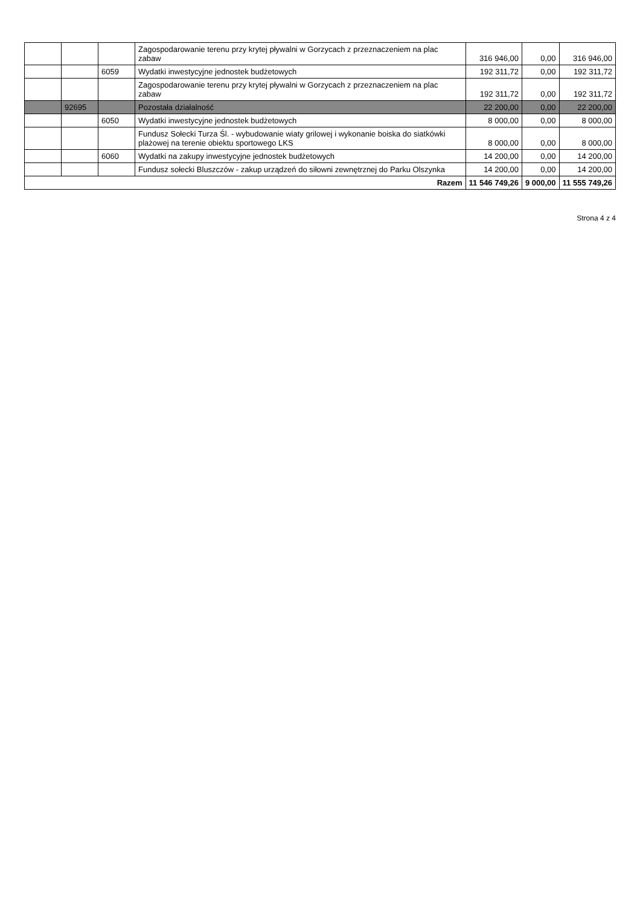| | | | Zagospodarowanie terenu przy krytej pływalni w Gorzycach z przeznaczeniem na plac zabaw | 316 946,00 | 0,00 | 316 946,00 |
| | | 6059 | Wydatki inwestycyjne jednostek budżetowych | 192 311,72 | 0,00 | 192 311,72 |
| | | | Zagospodarowanie terenu przy krytej pływalni w Gorzycach z przeznaczeniem na plac zabaw | 192 311,72 | 0,00 | 192 311,72 |
| | 92695 | | Pozostała działalność | 22 200,00 | 0,00 | 22 200,00 |
| | | 6050 | Wydatki inwestycyjne jednostek budżetowych | 8 000,00 | 0,00 | 8 000,00 |
| | | | Fundusz Sołecki Turza Śl. - wybudowanie wiaty grilowej i wykonanie boiska do siatkówki plażowej na terenie obiektu sportowego LKS | 8 000,00 | 0,00 | 8 000,00 |
| | | 6060 | Wydatki na zakupy inwestycyjne jednostek budżetowych | 14 200,00 | 0,00 | 14 200,00 |
| | | | Fundusz sołecki Bluszczów - zakup urządzeń do siłowni zewnętrznej do Parku Olszynka | 14 200,00 | 0,00 | 14 200,00 |
| Razem | | | | 11 546 749,26 | 9 000,00 | 11 555 749,26 |
Strona 4 z 4